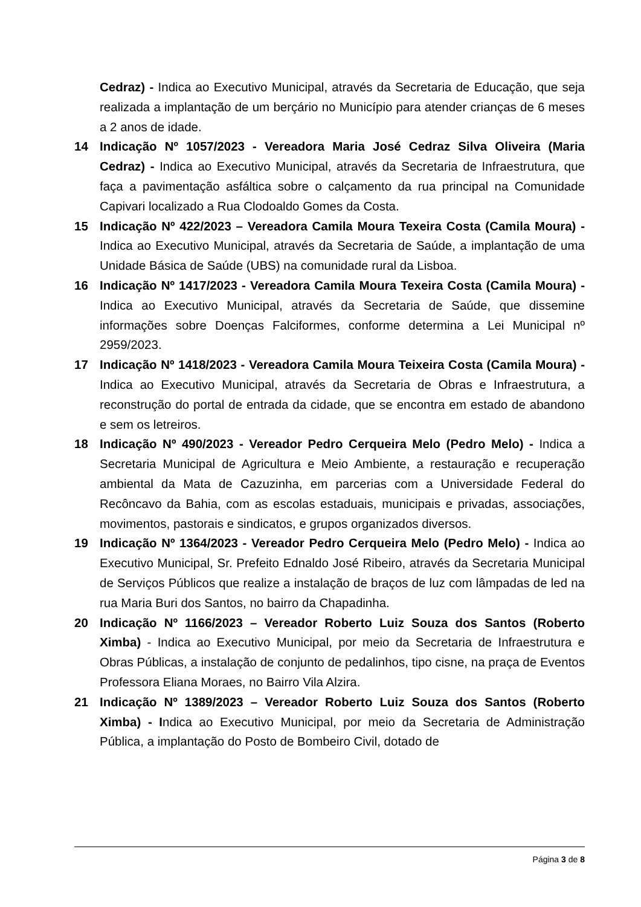Cedraz) - Indica ao Executivo Municipal, através da Secretaria de Educação, que seja realizada a implantação de um berçário no Município para atender crianças de 6 meses a 2 anos de idade.
14 Indicação Nº 1057/2023 - Vereadora Maria José Cedraz Silva Oliveira (Maria Cedraz) - Indica ao Executivo Municipal, através da Secretaria de Infraestrutura, que faça a pavimentação asfáltica sobre o calçamento da rua principal na Comunidade Capivari localizado a Rua Clodoaldo Gomes da Costa.
15 Indicação Nº 422/2023 – Vereadora Camila Moura Texeira Costa (Camila Moura) - Indica ao Executivo Municipal, através da Secretaria de Saúde, a implantação de uma Unidade Básica de Saúde (UBS) na comunidade rural da Lisboa.
16 Indicação Nº 1417/2023 - Vereadora Camila Moura Texeira Costa (Camila Moura) - Indica ao Executivo Municipal, através da Secretaria de Saúde, que dissemine informações sobre Doenças Falciformes, conforme determina a Lei Municipal nº 2959/2023.
17 Indicação Nº 1418/2023 - Vereadora Camila Moura Teixeira Costa (Camila Moura) - Indica ao Executivo Municipal, através da Secretaria de Obras e Infraestrutura, a reconstrução do portal de entrada da cidade, que se encontra em estado de abandono e sem os letreiros.
18 Indicação Nº 490/2023 - Vereador Pedro Cerqueira Melo (Pedro Melo) - Indica a Secretaria Municipal de Agricultura e Meio Ambiente, a restauração e recuperação ambiental da Mata de Cazuzinha, em parcerias com a Universidade Federal do Recôncavo da Bahia, com as escolas estaduais, municipais e privadas, associações, movimentos, pastorais e sindicatos, e grupos organizados diversos.
19 Indicação Nº 1364/2023 - Vereador Pedro Cerqueira Melo (Pedro Melo) - Indica ao Executivo Municipal, Sr. Prefeito Ednaldo José Ribeiro, através da Secretaria Municipal de Serviços Públicos que realize a instalação de braços de luz com lâmpadas de led na rua Maria Buri dos Santos, no bairro da Chapadinha.
20 Indicação Nº 1166/2023 – Vereador Roberto Luiz Souza dos Santos (Roberto Ximba) - Indica ao Executivo Municipal, por meio da Secretaria de Infraestrutura e Obras Públicas, a instalação de conjunto de pedalinhos, tipo cisne, na praça de Eventos Professora Eliana Moraes, no Bairro Vila Alzira.
21 Indicação Nº 1389/2023 – Vereador Roberto Luiz Souza dos Santos (Roberto Ximba) - Indica ao Executivo Municipal, por meio da Secretaria de Administração Pública, a implantação do Posto de Bombeiro Civil, dotado de
Página 3 de 8